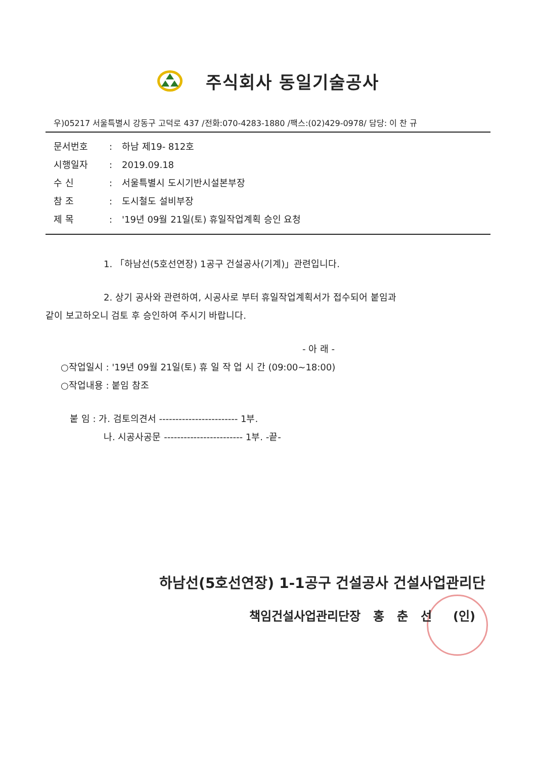주식회사 동일기술공사
우)05217 서울특별시 강동구 고덕로 437 /전화:070-4283-1880 /팩스:(02)429-0978/ 담당: 이 찬 규
문서번호: 하남 제19- 812호
시행일자: 2019.09.18
수 신: 서울특별시 도시기반시설본부장
참 조: 도시철도 설비부장
제 목: '19년 09월 21일(토) 휴일작업계획 승인 요청
1. 「하남선(5호선연장) 1공구 건설공사(기계)」관련입니다.
2. 상기 공사와 관련하여, 시공사로 부터 휴일작업계획서가 접수되어 붙임과
같이 보고하오니 검토 후 승인하여 주시기 바랍니다.
- 아 래 -
○작업일시 : '19년 09월 21일(토) 휴 일 작 업 시 간 (09:00~18:00)
○작업내용 : 붙임 참조
붙 임 : 가. 검토의견서 ------------------------ 1부.
나. 시공사공문 ------------------------ 1부. -끝-
하남선(5호선연장) 1-1공구 건설공사 건설사업관리단
책임건설사업관리단장 홍 춘 선 (인)